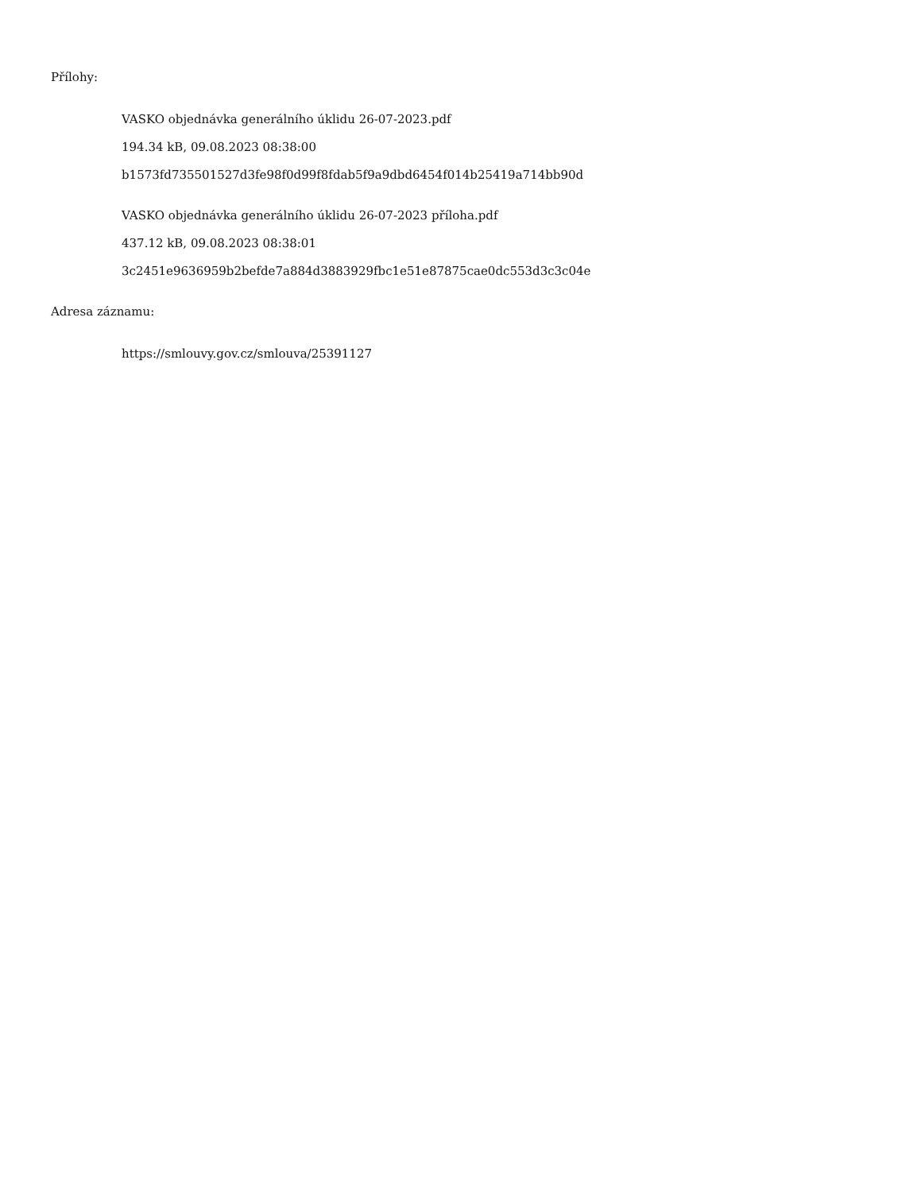Přílohy:
VASKO objednávka generálního úklidu 26-07-2023.pdf
194.34 kB, 09.08.2023 08:38:00
b1573fd735501527d3fe98f0d99f8fdab5f9a9dbd6454f014b25419a714bb90d
VASKO objednávka generálního úklidu 26-07-2023 příloha.pdf
437.12 kB, 09.08.2023 08:38:01
3c2451e9636959b2befde7a884d3883929fbc1e51e87875cae0dc553d3c3c04e
Adresa záznamu:
https://smlouvy.gov.cz/smlouva/25391127